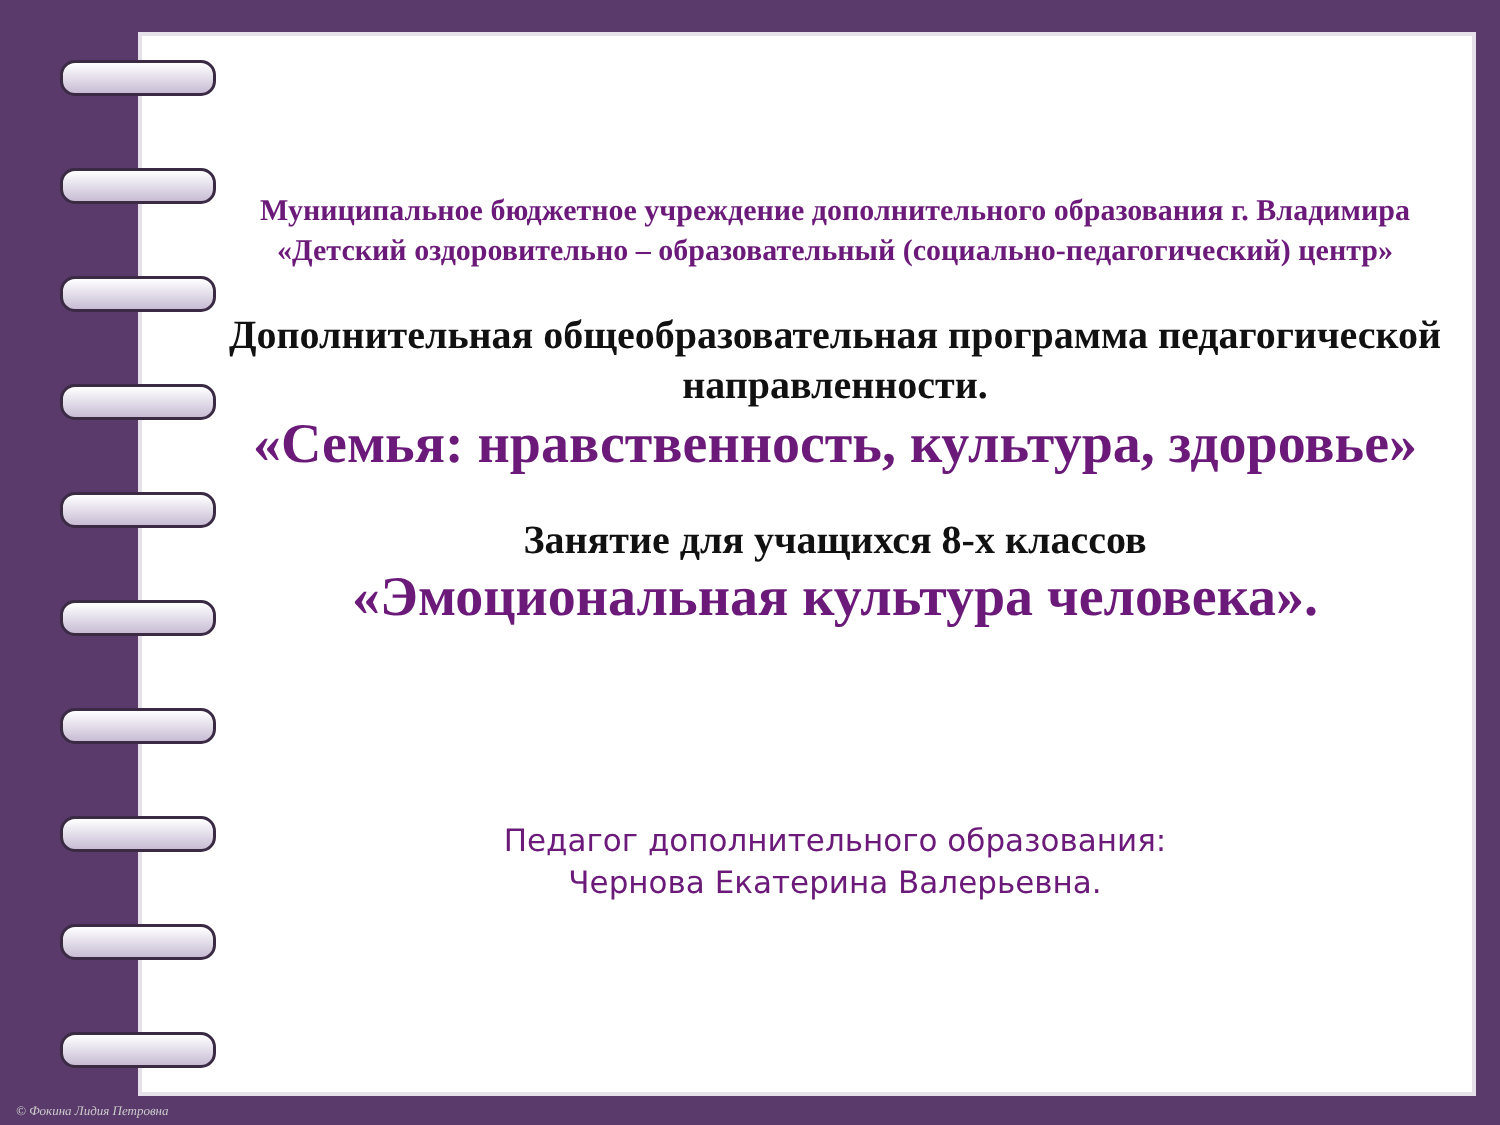Муниципальное бюджетное учреждение дополнительного образования г. Владимира «Детский оздоровительно – образовательный (социально-педагогический) центр»
Дополнительная общеобразовательная программа педагогической направленности.
«Семья: нравственность, культура, здоровье»
Занятие для учащихся 8-х классов
«Эмоциональная культура человека».
Педагог дополнительного образования:
Чернова Екатерина Валерьевна.
© Фокина Лидия Петровна